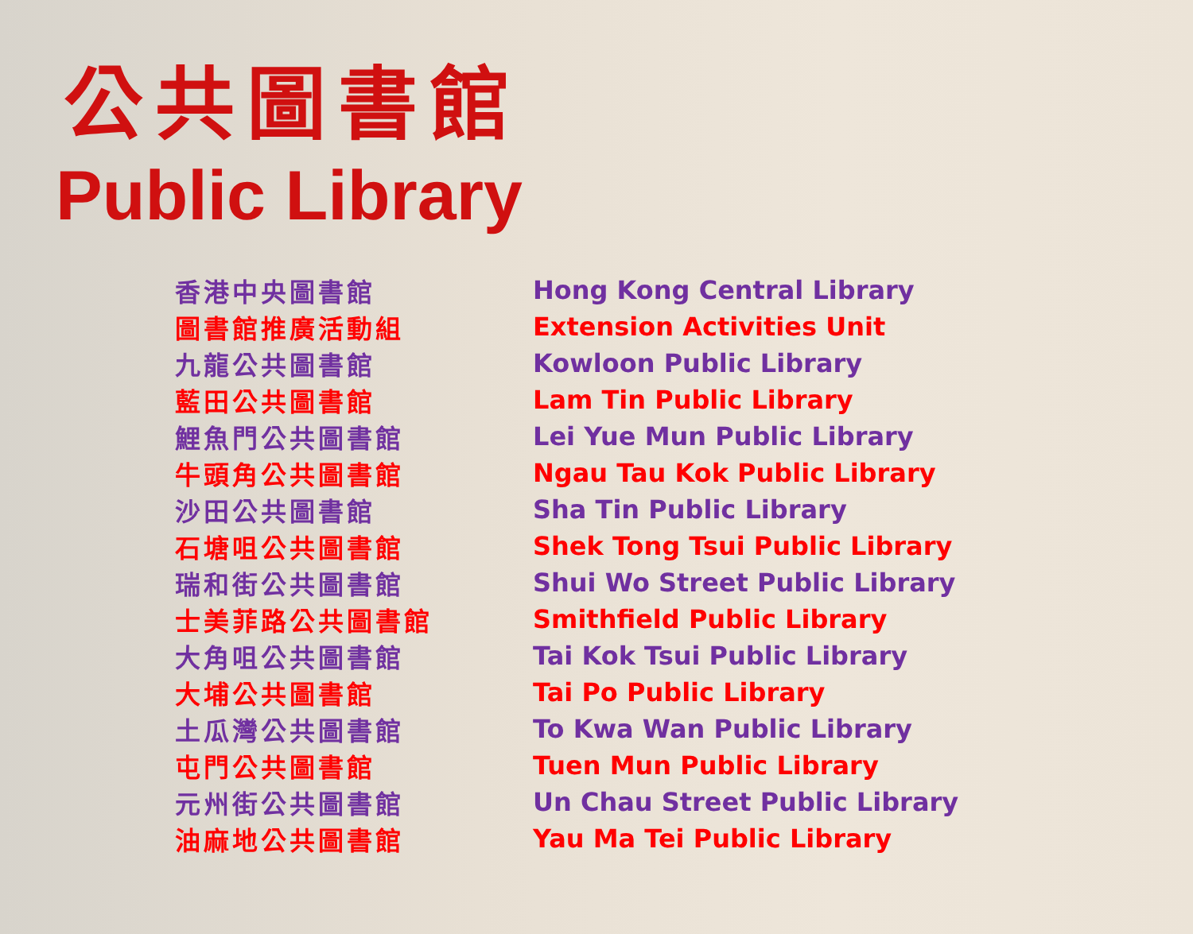公共圖書館
Public Library
| 香港中央圖書館 | Hong Kong Central Library |
| 圖書館推廣活動組 | Extension Activities Unit |
| 九龍公共圖書館 | Kowloon Public Library |
| 藍田公共圖書館 | Lam Tin Public Library |
| 鯉魚門公共圖書館 | Lei Yue Mun Public Library |
| 牛頭角公共圖書館 | Ngau Tau Kok Public Library |
| 沙田公共圖書館 | Sha Tin Public Library |
| 石塘咀公共圖書館 | Shek Tong Tsui Public Library |
| 瑞和街公共圖書館 | Shui Wo Street Public Library |
| 士美菲路公共圖書館 | Smithfield Public Library |
| 大角咀公共圖書館 | Tai Kok Tsui Public Library |
| 大埔公共圖書館 | Tai Po Public Library |
| 土瓜灣公共圖書館 | To Kwa Wan Public Library |
| 屯門公共圖書館 | Tuen Mun Public Library |
| 元州街公共圖書館 | Un Chau Street Public Library |
| 油麻地公共圖書館 | Yau Ma Tei Public Library |